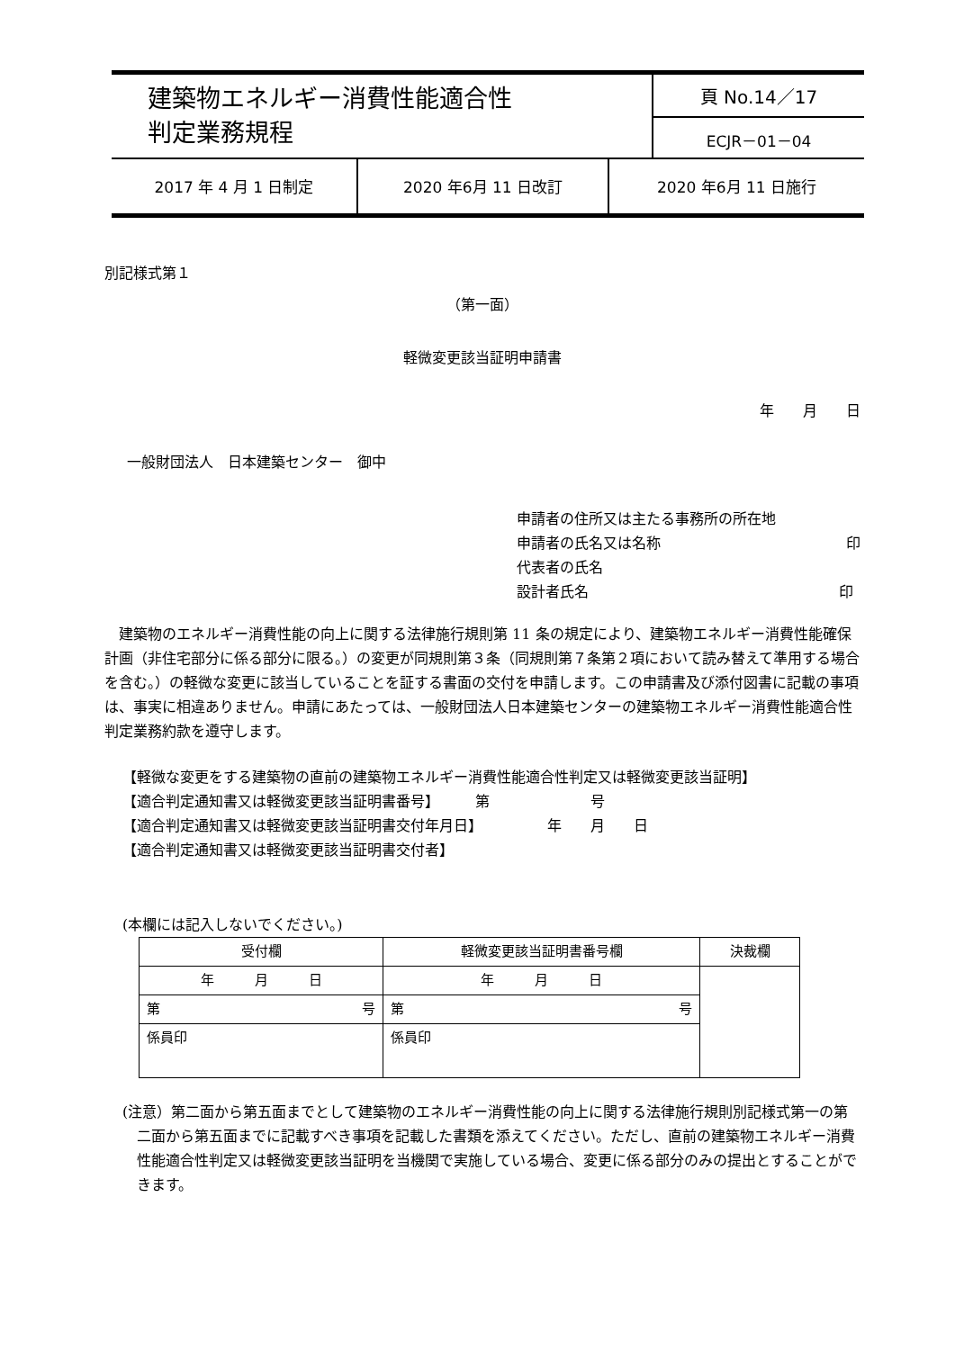| 建築物エネルギー消費性能適合性 判定業務規程 | 頁 No.14／17 |
| | ECJR－01－04 |
| 2017 年 4 月 1 日制定 | 2020 年6月 11 日改訂 | 2020 年6月 11 日施行 |
別記様式第１
（第一面）
軽微変更該当証明申請書
年　　月　　日
一般財団法人　日本建築センター　御中
申請者の住所又は主たる事務所の所在地
申請者の氏名又は名称 印
代表者の氏名
設計者氏名 印
建築物のエネルギー消費性能の向上に関する法律施行規則第 11 条の規定により、建築物エネルギー消費性能確保計画（非住宅部分に係る部分に限る。）の変更が同規則第３条（同規則第７条第２項において読み替えて準用する場合を含む。）の軽微な変更に該当していることを証する書面の交付を申請します。この申請書及び添付図書に記載の事項は、事実に相違ありません。申請にあたっては、一般財団法人日本建築センターの建築物エネルギー消費性能適合性判定業務約款を遵守します。
【軽微な変更をする建築物の直前の建築物エネルギー消費性能適合性判定又は軽微変更該当証明】
【適合判定通知書又は軽微変更該当証明書番号】　　　第　　　　　　　号
【適合判定通知書又は軽微変更該当証明書交付年月日】　　　　　年　　月　　日
【適合判定通知書又は軽微変更該当証明書交付者】
(本欄には記入しないでください。)
| 受付欄 | 軽微変更該当証明書番号欄 | 決裁欄 |
| 年 月 日 | 年 月 日 | |
| 第 号 | 第 号 | |
| 係員印 | 係員印 | |
(注意）第二面から第五面までとして建築物のエネルギー消費性能の向上に関する法律施行規則別記様式第一の第二面から第五面までに記載すべき事項を記載した書類を添えてください。ただし、直前の建築物エネルギー消費性能適合性判定又は軽微変更該当証明を当機関で実施している場合、変更に係る部分のみの提出とすることができます。